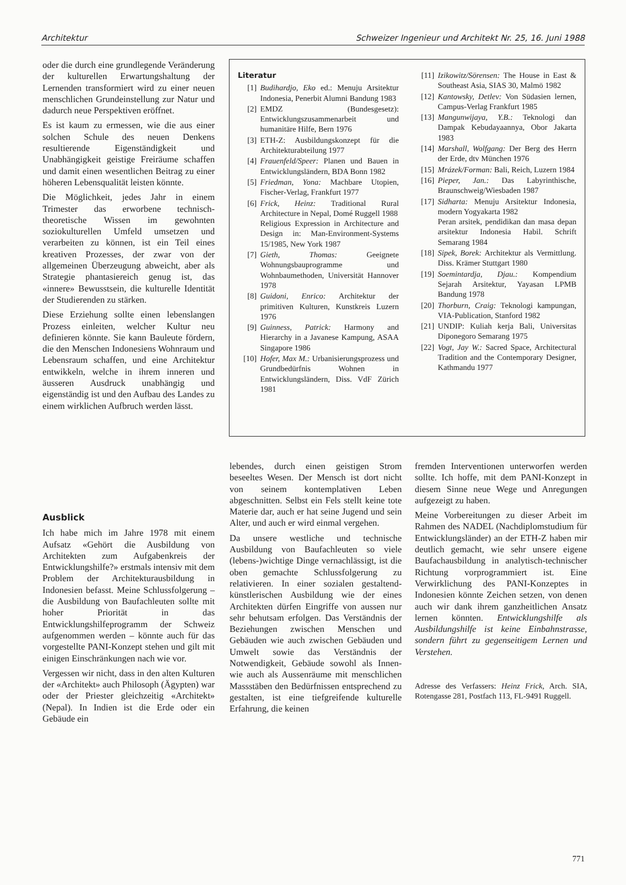Architektur Schweizer Ingenieur und Architekt Nr. 25, 16. Juni 1988
oder die durch eine grundlegende Veränderung der kulturellen Erwartungshaltung der Lernenden transformiert wird zu einer neuen menschlichen Grundeinstellung zur Natur und dadurch neue Perspektiven eröffnet.
Es ist kaum zu ermessen, wie die aus einer solchen Schule des neuen Denkens resultierende Eigenständigkeit und Unabhängigkeit geistige Freiräume schaffen und damit einen wesentlichen Beitrag zu einer höheren Lebensqualität leisten könnte.
Die Möglichkeit, jedes Jahr in einem Trimester das erworbene technisch-theoretische Wissen im gewohnten soziokulturellen Umfeld umsetzen und verarbeiten zu können, ist ein Teil eines kreativen Prozesses, der zwar von der allgemeinen Überzeugung abweicht, aber als Strategie phantasiereich genug ist, das «innere» Bewusstsein, die kulturelle Identität der Studierenden zu stärken.
Diese Erziehung sollte einen lebenslangen Prozess einleiten, welcher Kultur neu definieren könnte. Sie kann Bauleute fördern, die den Menschen Indonesiens Wohnraum und Lebensraum schaffen, und eine Architektur entwikkeln, welche in ihrem inneren und äusseren Ausdruck unabhängig und eigenständig ist und den Aufbau des Landes zu einem wirklichen Aufbruch werden lässt.
Literatur
[1] Budihardjo, Eko ed.: Menuju Arsitektur Indonesia, Penerbit Alumni Bandung 1983
[2] EMDZ (Bundesgesetz): Entwicklungszusammenarbeit und humanitäre Hilfe, Bern 1976
[3] ETH-Z: Ausbildungskonzept für die Architekturabteilung 1977
[4] Frauenfeld/Speer: Planen und Bauen in Entwicklungsländern, BDA Bonn 1982
[5] Friedman, Yona: Machbare Utopien, Fischer-Verlag, Frankfurt 1977
[6] Frick, Heinz: Traditional Rural Architecture in Nepal, Domé Ruggell 1988
Religious Expression in Architecture and Design in: Man-Environment-Systems 15/1985, New York 1987
[7] Gieth, Thomas: Geeignete Wohnungsbauprogramme und Wohnbaumethoden, Universität Hannover 1978
[8] Guidoni, Enrico: Architektur der primitiven Kulturen, Kunstkreis Luzern 1976
[9] Guinness, Patrick: Harmony and Hierarchy in a Javanese Kampung, ASAA Singapore 1986
[10] Hofer, Max M.: Urbanisierungsprozess und Grundbedürfnis Wohnen in Entwicklungsländern, Diss. VdF Zürich 1981
[11] Izikowitz/Sörensen: The House in East & Southeast Asia, SIAS 30, Malmö 1982
[12] Kantowsky, Detlev: Von Südasien lernen, Campus-Verlag Frankfurt 1985
[13] Mangunwijaya, Y.B.: Teknologi dan Dampak Kebudayaannya, Obor Jakarta 1983
[14] Marshall, Wolfgang: Der Berg des Herrn der Erde, dtv München 1976
[15] Mrázek/Forman: Bali, Reich, Luzern 1984
[16] Pieper, Jan.: Das Labyrinthische, Braunschweig/Wiesbaden 1987
[17] Sidharta: Menuju Arsitektur Indonesia, modern Yogyakarta 1982
Peran arsitek, pendidikan dan masa depan arsitektur Indonesia Habil. Schrift Semarang 1984
[18] Sipek, Borek: Architektur als Vermittlung. Diss. Krämer Stuttgart 1980
[19] Soemintardja, Djau.: Kompendium Sejarah Arsitektur, Yayasan LPMB Bandung 1978
[20] Thorburn, Craig: Teknologi kampungan, VIA-Publication, Stanford 1982
[21] UNDIP: Kuliah kerja Bali, Universitas Diponegoro Semarang 1975
[22] Vogt, Jay W.: Sacred Space, Architectural Tradition and the Contemporary Designer, Kathmandu 1977
Ausblick
Ich habe mich im Jahre 1978 mit einem Aufsatz «Gehört die Ausbildung von Architekten zum Aufgabenkreis der Entwicklungshilfe?» erstmals intensiv mit dem Problem der Architekturausbildung in Indonesien befasst. Meine Schlussfolgerung – die Ausbildung von Baufachleuten sollte mit hoher Priorität in das Entwicklungshilfeprogramm der Schweiz aufgenommen werden – könnte auch für das vorgestellte PANI-Konzept stehen und gilt mit einigen Einschränkungen nach wie vor.
Vergessen wir nicht, dass in den alten Kulturen der «Architekt» auch Philosoph (Ägypten) war oder der Priester gleichzeitig «Architekt» (Nepal). In Indien ist die Erde oder ein Gebäude ein
lebendes, durch einen geistigen Strom beseeltes Wesen. Der Mensch ist dort nicht von seinem kontemplativen Leben abgeschnitten. Selbst ein Fels stellt keine tote Materie dar, auch er hat seine Jugend und sein Alter, und auch er wird einmal vergehen.
Da unsere westliche und technische Ausbildung von Baufachleuten so viele (lebens-)wichtige Dinge vernachlässigt, ist die oben gemachte Schlussfolgerung zu relativieren. In einer sozialen gestaltend-künstlerischen Ausbildung wie der eines Architekten dürfen Eingriffe von aussen nur sehr behutsam erfolgen. Das Verständnis der Beziehungen zwischen Menschen und Gebäuden wie auch zwischen Gebäuden und Umwelt sowie das Verständnis der Notwendigkeit, Gebäude sowohl als Innen- wie auch als Aussenräume mit menschlichen Massstäben den Bedürfnissen entsprechend zu gestalten, ist eine tiefgreifende kulturelle Erfahrung, die keinen
fremden Interventionen unterworfen werden sollte. Ich hoffe, mit dem PANI-Konzept in diesem Sinne neue Wege und Anregungen aufgezeigt zu haben.
Meine Vorbereitungen zu dieser Arbeit im Rahmen des NADEL (Nachdiplomstudium für Entwicklungsländer) an der ETH-Z haben mir deutlich gemacht, wie sehr unsere eigene Baufachausbildung in analytisch-technischer Richtung vorprogrammiert ist. Eine Verwirklichung des PANI-Konzeptes in Indonesien könnte Zeichen setzen, von denen auch wir dank ihrem ganzheitlichen Ansatz lernen könnten. Entwicklungshilfe als Ausbildungshilfe ist keine Einbahnstrasse, sondern führt zu gegenseitigem Lernen und Verstehen.
Adresse des Verfassers: Heinz Frick, Arch. SIA, Rotengasse 281, Postfach 113, FL-9491 Ruggell.
771